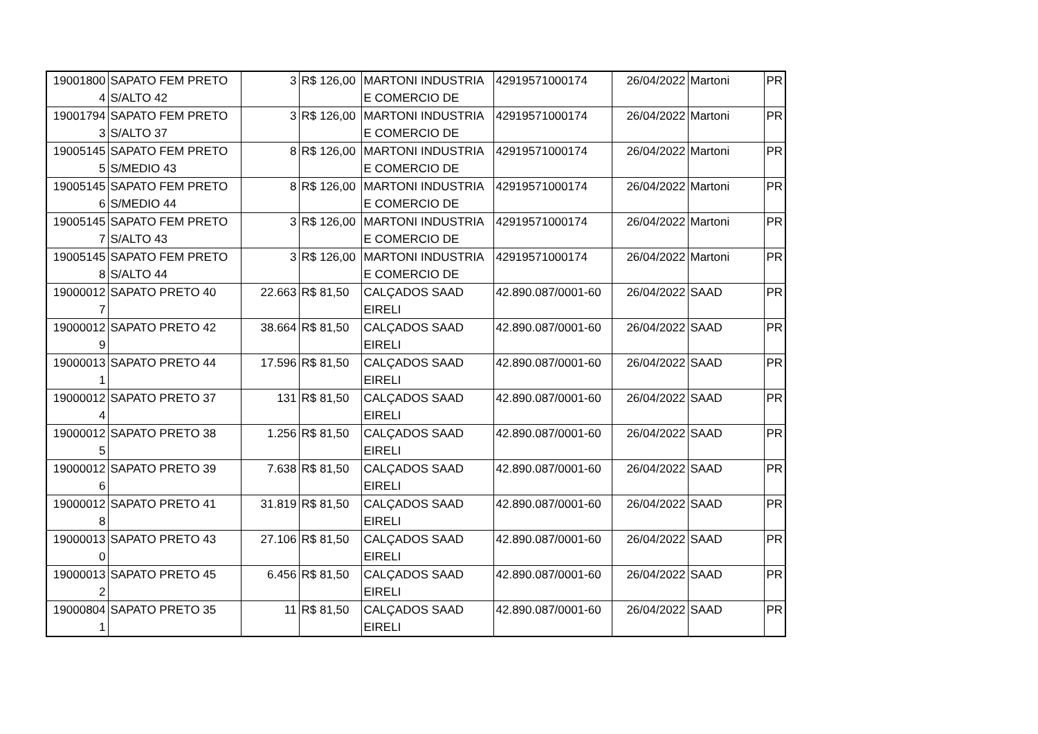| 19001800 4 | SAPATO FEM PRETO S/ALTO 42 | 3 | R$ 126,00 | MARTONI INDUSTRIA E COMERCIO DE | 42919571000174 | 26/04/2022 | Martoni | PR |
| 19001794 3 | SAPATO FEM PRETO S/ALTO 37 | 3 | R$ 126,00 | MARTONI INDUSTRIA E COMERCIO DE | 42919571000174 | 26/04/2022 | Martoni | PR |
| 19005145 5 | SAPATO FEM PRETO S/MEDIO 43 | 8 | R$ 126,00 | MARTONI INDUSTRIA E COMERCIO DE | 42919571000174 | 26/04/2022 | Martoni | PR |
| 19005145 6 | SAPATO FEM PRETO S/MEDIO 44 | 8 | R$ 126,00 | MARTONI INDUSTRIA E COMERCIO DE | 42919571000174 | 26/04/2022 | Martoni | PR |
| 19005145 7 | SAPATO FEM PRETO S/ALTO 43 | 3 | R$ 126,00 | MARTONI INDUSTRIA E COMERCIO DE | 42919571000174 | 26/04/2022 | Martoni | PR |
| 19005145 8 | SAPATO FEM PRETO S/ALTO 44 | 3 | R$ 126,00 | MARTONI INDUSTRIA E COMERCIO DE | 42919571000174 | 26/04/2022 | Martoni | PR |
| 19000012 7 | SAPATO PRETO 40 | 22.663 | R$ 81,50 | CALÇADOS SAAD EIRELI | 42.890.087/0001-60 | 26/04/2022 | SAAD | PR |
| 19000012 9 | SAPATO PRETO 42 | 38.664 | R$ 81,50 | CALÇADOS SAAD EIRELI | 42.890.087/0001-60 | 26/04/2022 | SAAD | PR |
| 19000013 1 | SAPATO PRETO 44 | 17.596 | R$ 81,50 | CALÇADOS SAAD EIRELI | 42.890.087/0001-60 | 26/04/2022 | SAAD | PR |
| 19000012 4 | SAPATO PRETO 37 | 131 | R$ 81,50 | CALÇADOS SAAD EIRELI | 42.890.087/0001-60 | 26/04/2022 | SAAD | PR |
| 19000012 5 | SAPATO PRETO 38 | 1.256 | R$ 81,50 | CALÇADOS SAAD EIRELI | 42.890.087/0001-60 | 26/04/2022 | SAAD | PR |
| 19000012 6 | SAPATO PRETO 39 | 7.638 | R$ 81,50 | CALÇADOS SAAD EIRELI | 42.890.087/0001-60 | 26/04/2022 | SAAD | PR |
| 19000012 8 | SAPATO PRETO 41 | 31.819 | R$ 81,50 | CALÇADOS SAAD EIRELI | 42.890.087/0001-60 | 26/04/2022 | SAAD | PR |
| 19000013 0 | SAPATO PRETO 43 | 27.106 | R$ 81,50 | CALÇADOS SAAD EIRELI | 42.890.087/0001-60 | 26/04/2022 | SAAD | PR |
| 19000013 2 | SAPATO PRETO 45 | 6.456 | R$ 81,50 | CALÇADOS SAAD EIRELI | 42.890.087/0001-60 | 26/04/2022 | SAAD | PR |
| 19000804 1 | SAPATO PRETO 35 | 11 | R$ 81,50 | CALÇADOS SAAD EIRELI | 42.890.087/0001-60 | 26/04/2022 | SAAD | PR |